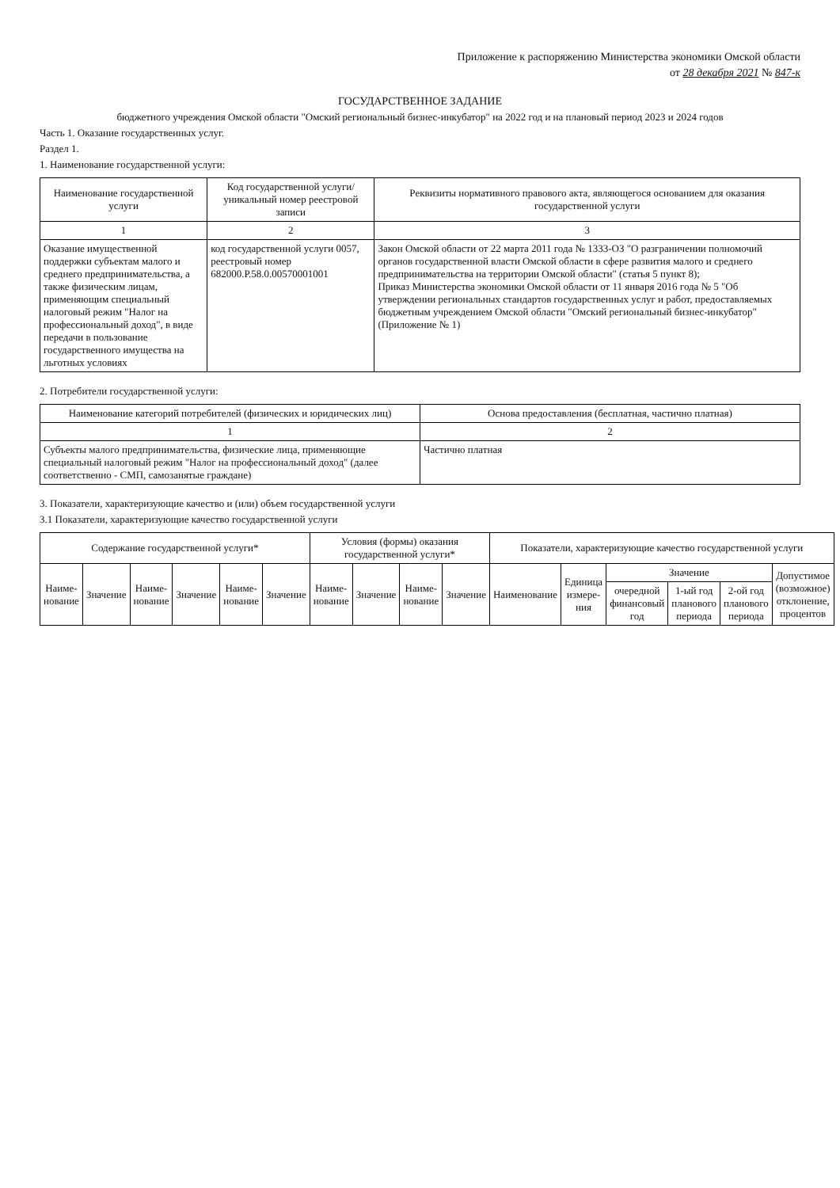Приложение к распоряжению Министерства экономики Омской области
от 28 декабря 2021 № 847-к
ГОСУДАРСТВЕННОЕ ЗАДАНИЕ
бюджетного учреждения Омской области "Омский региональный бизнес-инкубатор" на 2022 год и на плановый период 2023 и 2024 годов
Часть 1. Оказание государственных услуг.
Раздел 1.
1. Наименование государственной услуги:
| Наименование государственной услуги | Код государственной услуги/уникальный номер реестровой записи | Реквизиты нормативного правового акта, являющегося основанием для оказания государственной услуги |
| --- | --- | --- |
| 1 | 2 | 3 |
| Оказание имущественной поддержки субъектам малого и среднего предпринимательства, а также физическим лицам, применяющим специальный налоговый режим "Налог на профессиональный доход", в виде передачи в пользование государственного имущества на льготных условиях | код государственной услуги 0057, реестровый номер 682000.Р.58.0.00570001001 | Закон Омской области от 22 марта 2011 года № 1333-ОЗ "О разграничении полномочий органов государственной власти Омской области в сфере развития малого и среднего предпринимательства на территории Омской области" (статья 5 пункт 8); Приказ Министерства экономики Омской области от 11 января 2016 года № 5 "Об утверждении региональных стандартов государственных услуг и работ, предоставляемых бюджетным учреждением Омской области "Омский региональный бизнес-инкубатор" (Приложение № 1) |
2. Потребители государственной услуги:
| Наименование категорий потребителей (физических и юридических лиц) | Основа предоставления (бесплатная, частично платная) |
| --- | --- |
| 1 | 2 |
| Субъекты малого предпринимательства, физические лица, применяющие специальный налоговый режим "Налог на профессиональный доход" (далее соответственно - СМП, самозанятые граждане) | Частично платная |
3. Показатели, характеризующие качество и (или) объем государственной услуги
3.1 Показатели, характеризующие качество государственной услуги
| Содержание государственной услуги* | | | | | | Условия (формы) оказания государственной услуги* | | | | Показатели, характеризующие качество государственной услуги | | | | | |
| --- | --- | --- | --- | --- | --- | --- | --- | --- | --- | --- | --- | --- | --- | --- | --- |
| Наиме-нование | Значение | Наиме-нование | Значение | Наиме-нование | Значение | Наиме-нование | Значение | Наиме-нование | Значение | Наименование | Единица измере-ния | Значение | | | Допустимое (возможное) отклонение, процентов |
| | | | | | | | | | | | | очередной финансовый год | 1-ый год планового периода | 2-ой год планового периода | |